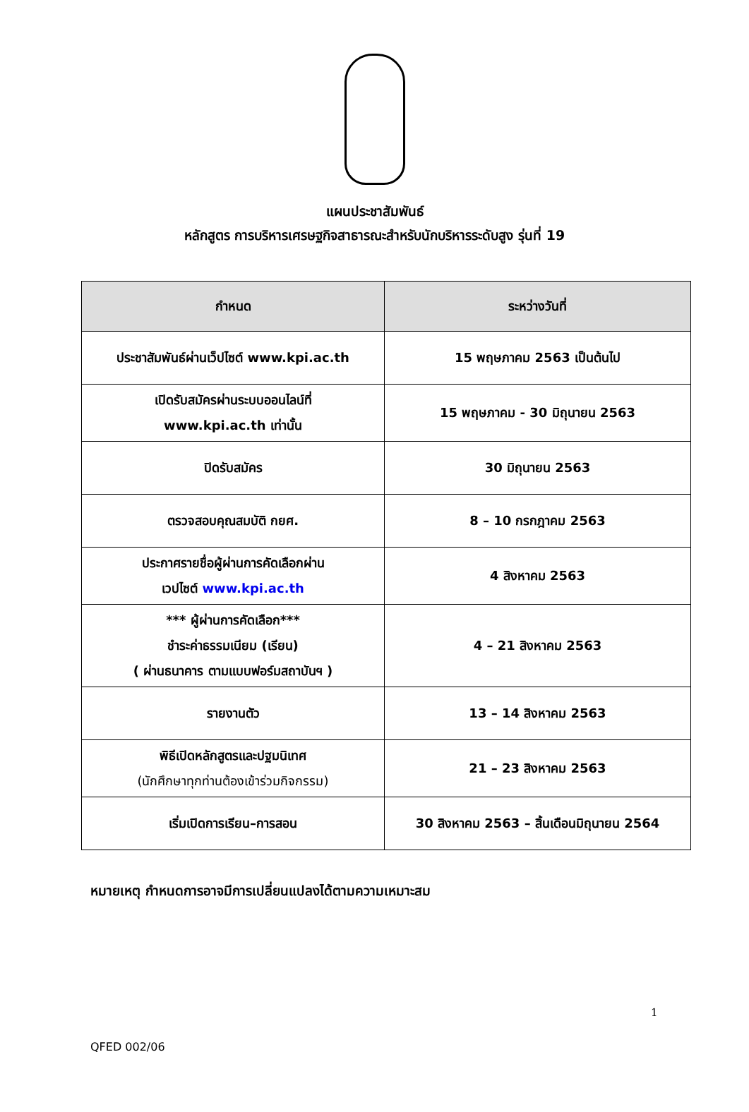แผนประชาสัมพันธ์
หลักสูตร การบริหารเศรษฐกิจสาธารณะสำหรับนักบริหารระดับสูง รุ่นที่ 19
| กำหนด | ระหว่างวันที่ |
| --- | --- |
| ประชาสัมพันธ์ผ่านเว็ปไซต์ www.kpi.ac.th | 15 พฤษภาคม 2563 เป็นต้นไป |
| เปิดรับสมัครผ่านระบบออนไลน์ที่ www.kpi.ac.th เท่านั้น | 15 พฤษภาคม - 30 มิถุนายน 2563 |
| ปิดรับสมัคร | 30 มิถุนายน 2563 |
| ตรวจสอบคุณสมบัติ กยศ. | 8 – 10 กรกฎาคม 2563 |
| ประกาศรายชื่อผู้ผ่านการคัดเลือกผ่าน เวปไซต์ www.kpi.ac.th | 4 สิงหาคม 2563 |
| *** ผู้ผ่านการคัดเลือก*** ชำระค่าธรรมเนียม (เรียน) ( ผ่านธนาคาร ตามแบบฟอร์มสถาบันฯ ) | 4 – 21 สิงหาคม 2563 |
| รายงานตัว | 13 – 14 สิงหาคม 2563 |
| พิธีเปิดหลักสูตรและปฐมนิเทศ (นักศึกษาทุกท่านต้องเข้าร่วมกิจกรรม) | 21 – 23 สิงหาคม 2563 |
| เริ่มเปิดการเรียน–การสอน | 30 สิงหาคม 2563 – สิ้นเดือนมิถุนายน 2564 |
หมายเหตุ กำหนดการอาจมีการเปลี่ยนแปลงได้ตามความเหมาะสม
1
QFED 002/06